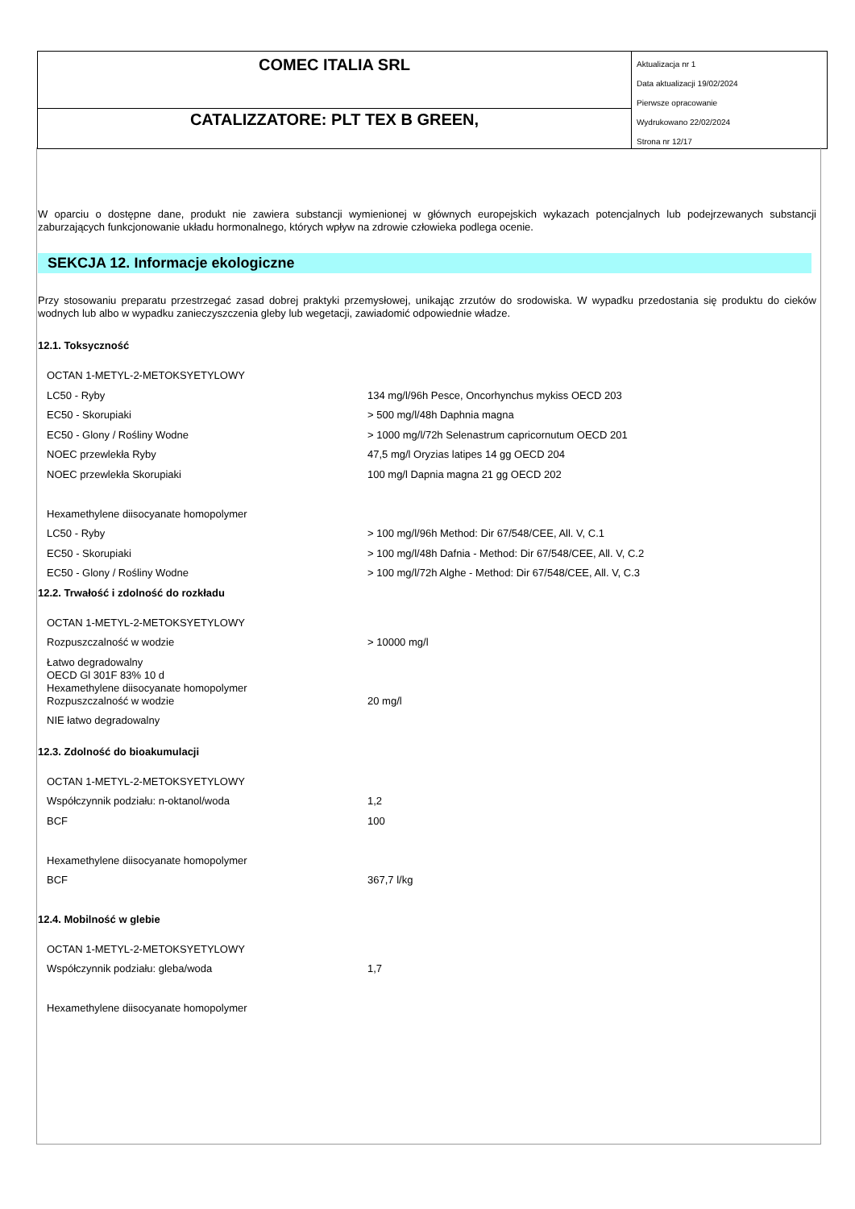COMEC ITALIA SRL
CATALIZZATORE: PLT TEX B GREEN,
Aktualizacja nr 1
Data aktualizacji 19/02/2024
Pierwsze opracowanie
Wydrukowano 22/02/2024
Strona nr 12/17
W oparciu o dostępne dane, produkt nie zawiera substancji wymienionej w głównych europejskich wykazach potencjalnych lub podejrzewanych substancji zaburzających funkcjonowanie układu hormonalnego, których wpływ na zdrowie człowieka podlega ocenie.
SEKCJA 12. Informacje ekologiczne
Przy stosowaniu preparatu przestrzegać zasad dobrej praktyki przemysłowej, unikając zrzutów do srodowiska. W wypadku przedostania się produktu do cieków wodnych lub albo w wypadku zanieczyszczenia gleby lub wegetacji, zawiadomić odpowiednie władze.
12.1. Toksyczność
| OCTAN 1-METYL-2-METOKSYETYLOWY | |
| LC50 - Ryby | 134 mg/l/96h Pesce, Oncorhynchus mykiss OECD 203 |
| EC50 - Skorupiaki | > 500 mg/l/48h Daphnia magna |
| EC50 - Glony / Rośliny Wodne | > 1000 mg/l/72h Selenastrum capricornutum OECD 201 |
| NOEC przewlekła Ryby | 47,5 mg/l Oryzias latipes 14 gg OECD 204 |
| NOEC przewlekła Skorupiaki | 100 mg/l Dapnia magna 21 gg OECD 202 |
| Hexamethylene diisocyanate homopolymer | |
| LC50 - Ryby | > 100 mg/l/96h Method: Dir 67/548/CEE, All. V, C.1 |
| EC50 - Skorupiaki | > 100 mg/l/48h Dafnia - Method: Dir 67/548/CEE, All. V, C.2 |
| EC50 - Glony / Rośliny Wodne | > 100 mg/l/72h Alghe - Method: Dir 67/548/CEE, All. V, C.3 |
12.2. Trwałość i zdolność do rozkładu
| OCTAN 1-METYL-2-METOKSYETYLOWY | |
| Rozpuszczalność w wodzie | > 10000 mg/l |
| Łatwo degradowalny OECD Gl 301F 83% 10 d Hexamethylene diisocyanate homopolymer | |
| Rozpuszczalność w wodzie | 20 mg/l |
| NIE łatwo degradowalny | |
12.3. Zdolność do bioakumulacji
| OCTAN 1-METYL-2-METOKSYETYLOWY | |
| Współczynnik podziału: n-oktanol/woda | 1,2 |
| BCF | 100 |
| Hexamethylene diisocyanate homopolymer | |
| BCF | 367,7 l/kg |
12.4. Mobilność w glebie
| OCTAN 1-METYL-2-METOKSYETYLOWY | |
| Współczynnik podziału: gleba/woda | 1,7 |
| Hexamethylene diisocyanate homopolymer | |